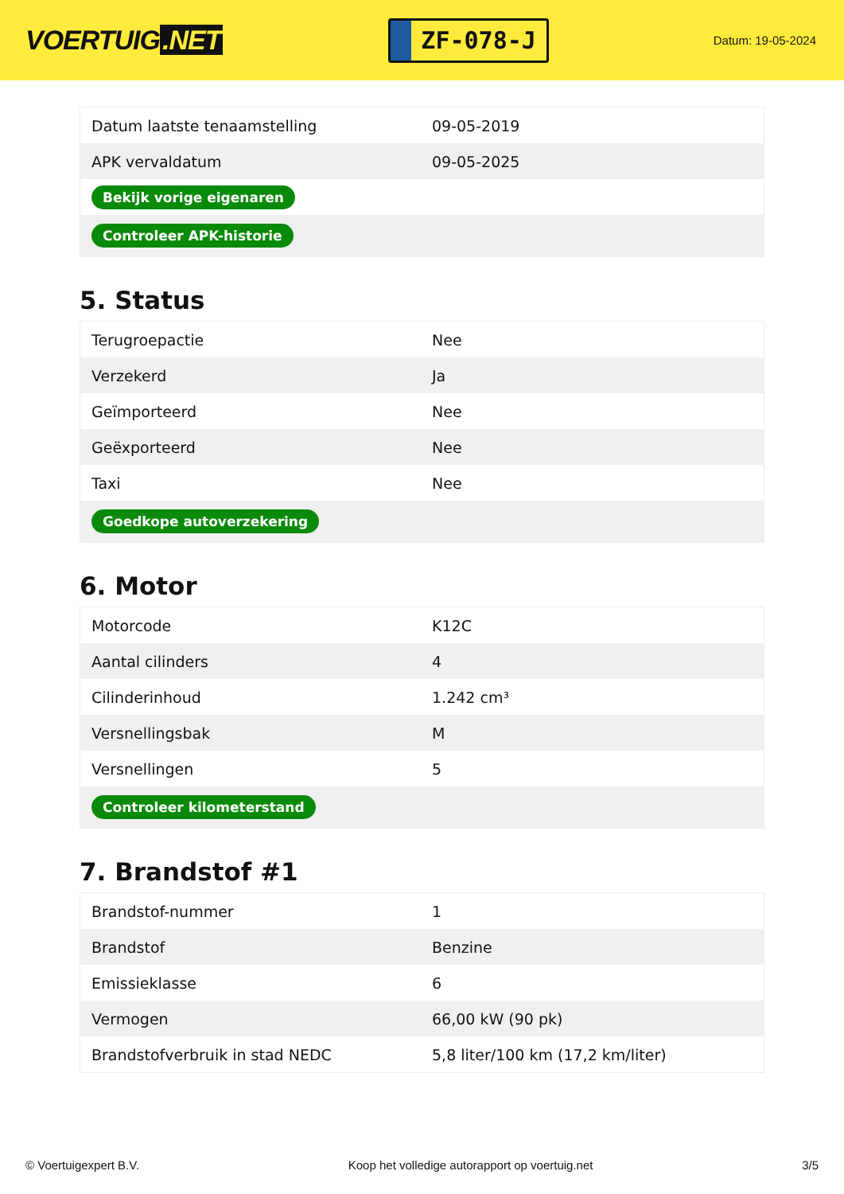VOERTUIG.NET
ZF-078-J
Datum: 19-05-2024
| Datum laatste tenaamstelling | 09-05-2019 |
| APK vervaldatum | 09-05-2025 |
| Bekijk vorige eigenaren | |
| Controleer APK-historie | |
5. Status
| Terugroepactie | Nee |
| Verzekerd | Ja |
| Geïmporteerd | Nee |
| Geëxporteerd | Nee |
| Taxi | Nee |
| Goedkope autoverzekering | |
6. Motor
| Motorcode | K12C |
| Aantal cilinders | 4 |
| Cilinderinhoud | 1.242 cm³ |
| Versnellingsbak | M |
| Versnellingen | 5 |
| Controleer kilometerstand | |
7. Brandstof #1
| Brandstof-nummer | 1 |
| Brandstof | Benzine |
| Emissieklasse | 6 |
| Vermogen | 66,00 kW (90 pk) |
| Brandstofverbruik in stad NEDC | 5,8 liter/100 km (17,2 km/liter) |
© Voertuigexpert B.V. Koop het volledige autorapport op voertuig.net 3/5